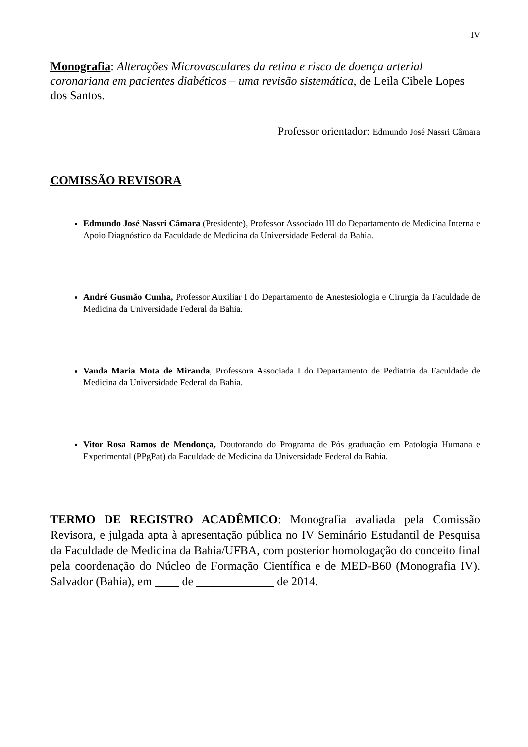IV
Monografia: Alterações Microvasculares da retina e risco de doença arterial coronariana em pacientes diabéticos – uma revisão sistemática, de Leila Cibele Lopes dos Santos.
Professor orientador: Edmundo José Nassri Câmara
COMISSÃO REVISORA
Edmundo José Nassri Câmara (Presidente), Professor Associado III do Departamento de Medicina Interna e Apoio Diagnóstico da Faculdade de Medicina da Universidade Federal da Bahia.
André Gusmão Cunha, Professor Auxiliar I do Departamento de Anestesiologia e Cirurgia da Faculdade de Medicina da Universidade Federal da Bahia.
Vanda Maria Mota de Miranda, Professora Associada I do Departamento de Pediatria da Faculdade de Medicina da Universidade Federal da Bahia.
Vitor Rosa Ramos de Mendonça, Doutorando do Programa de Pós graduação em Patologia Humana e Experimental (PPgPat) da Faculdade de Medicina da Universidade Federal da Bahia.
TERMO DE REGISTRO ACADÊMICO: Monografia avaliada pela Comissão Revisora, e julgada apta à apresentação pública no IV Seminário Estudantil de Pesquisa da Faculdade de Medicina da Bahia/UFBA, com posterior homologação do conceito final pela coordenação do Núcleo de Formação Científica e de MED-B60 (Monografia IV). Salvador (Bahia), em ____ de _____________ de 2014.